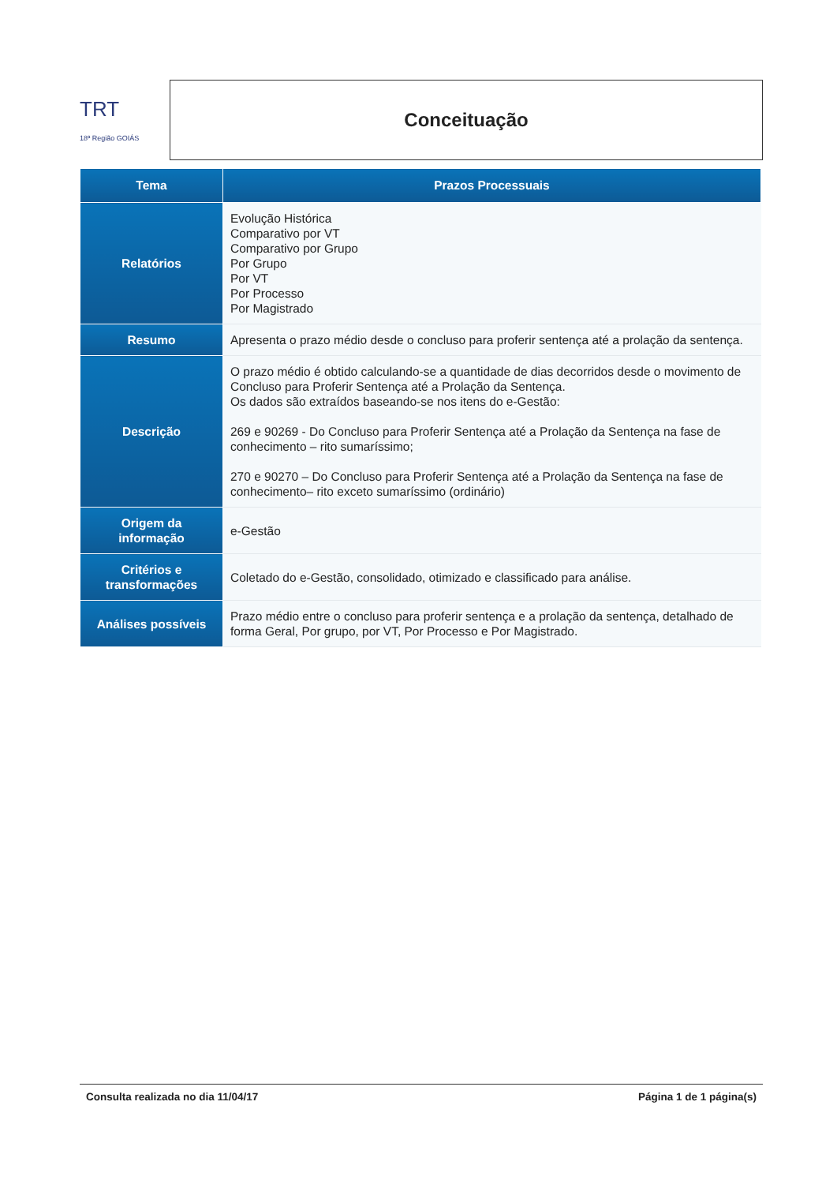TRT
18ª Região GOIÁS
Conceituação
| Tema | Prazos Processuais |
| --- | --- |
| Relatórios | Evolução Histórica Comparativo por VT Comparativo por Grupo Por Grupo Por VT Por Processo Por Magistrado |
| Resumo | Apresenta o prazo médio desde o concluso para proferir sentença até a prolação da sentença. |
| Descrição | O prazo médio é obtido calculando-se a quantidade de dias decorridos desde o movimento de Concluso para Proferir Sentença até a Prolação da Sentença. Os dados são extraídos baseando-se nos itens do e-Gestão: 269 e 90269 - Do Concluso para Proferir Sentença até a Prolação da Sentença na fase de conhecimento – rito sumaríssimo; 270 e 90270 – Do Concluso para Proferir Sentença até a Prolação da Sentença na fase de conhecimento– rito exceto sumaríssimo (ordinário) |
| Origem da informação | e-Gestão |
| Critérios e transformações | Coletado do e-Gestão, consolidado, otimizado e classificado para análise. |
| Análises possíveis | Prazo médio entre o concluso para proferir sentença e a prolação da sentença, detalhado de forma Geral, Por grupo, por VT, Por Processo e Por Magistrado. |
Consulta realizada no dia 11/04/17 Página 1 de 1 página(s)